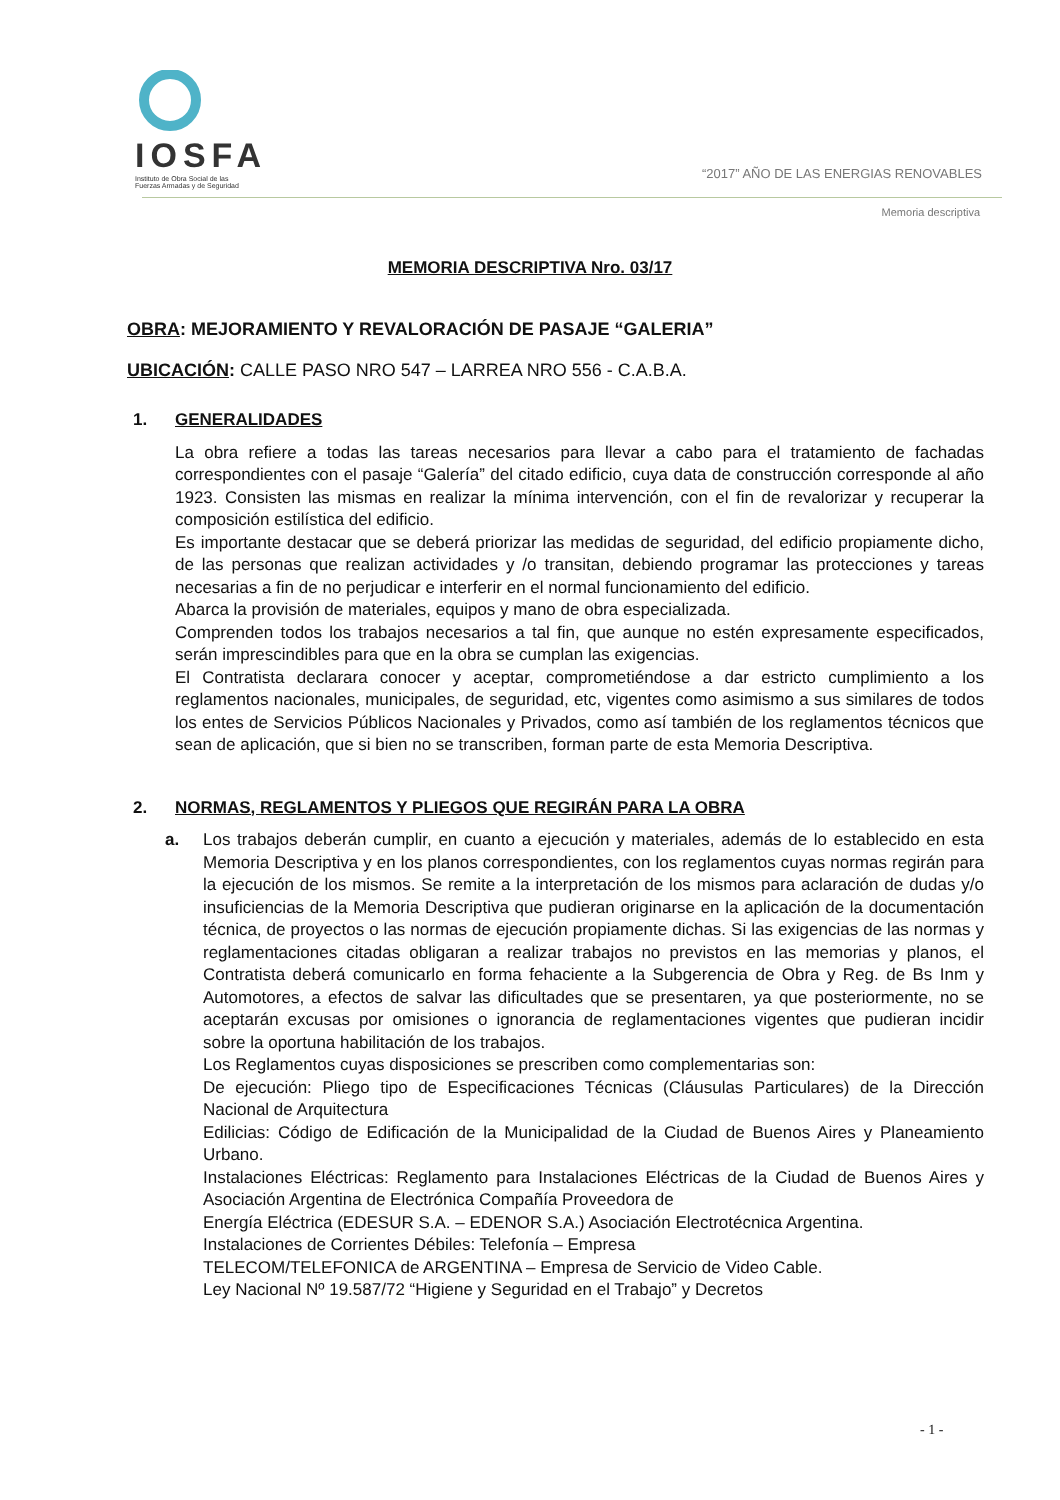IOSFA
Instituto de Obra Social de las
Fuerzas Armadas y de Seguridad
“2017” AÑO DE LAS ENERGIAS RENOVABLES
Memoria descriptiva
MEMORIA DESCRIPTIVA Nro. 03/17
OBRA: MEJORAMIENTO Y REVALORACIÓN DE PASAJE “GALERIA”
UBICACIÓN: CALLE PASO NRO 547 – LARREA NRO 556 - C.A.B.A.
1. GENERALIDADES
La obra refiere a todas las tareas necesarios para llevar a cabo para el tratamiento de fachadas correspondientes con el pasaje “Galería” del citado edificio, cuya data de construcción corresponde al año 1923. Consisten las mismas en realizar la mínima intervención, con el fin de revalorizar y recuperar la composición estilística del edificio.
Es importante destacar que se deberá priorizar las medidas de seguridad, del edificio propiamente dicho, de las personas que realizan actividades y /o transitan, debiendo programar las protecciones y tareas necesarias a fin de no perjudicar e interferir en el normal funcionamiento del edificio.
Abarca la provisión de materiales, equipos y mano de obra especializada.
Comprenden todos los trabajos necesarios a tal fin, que aunque no estén expresamente especificados, serán imprescindibles para que en la obra se cumplan las exigencias.
El Contratista declarara conocer y aceptar, comprometiéndose a dar estricto cumplimiento a los reglamentos nacionales, municipales, de seguridad, etc, vigentes como asimismo a sus similares de todos los entes de Servicios Públicos Nacionales y Privados, como así también de los reglamentos técnicos que sean de aplicación, que si bien no se transcriben, forman parte de esta Memoria Descriptiva.
2. NORMAS, REGLAMENTOS Y PLIEGOS QUE REGIRÁN PARA LA OBRA
a. Los trabajos deberán cumplir, en cuanto a ejecución y materiales, además de lo establecido en esta Memoria Descriptiva y en los planos correspondientes, con los reglamentos cuyas normas regirán para la ejecución de los mismos. Se remite a la interpretación de los mismos para aclaración de dudas y/o insuficiencias de la Memoria Descriptiva que pudieran originarse en la aplicación de la documentación técnica, de proyectos o las normas de ejecución propiamente dichas. Si las exigencias de las normas y reglamentaciones citadas obligaran a realizar trabajos no previstos en las memorias y planos, el Contratista deberá comunicarlo en forma fehaciente a la Subgerencia de Obra y Reg. de Bs Inm y Automotores, a efectos de salvar las dificultades que se presentaren, ya que posteriormente, no se aceptarán excusas por omisiones o ignorancia de reglamentaciones vigentes que pudieran incidir sobre la oportuna habilitación de los trabajos.
Los Reglamentos cuyas disposiciones se prescriben como complementarias son:
De ejecución: Pliego tipo de Especificaciones Técnicas (Cláusulas Particulares) de la Dirección Nacional de Arquitectura
Edilicias: Código de Edificación de la Municipalidad de la Ciudad de Buenos Aires y Planeamiento Urbano.
Instalaciones Eléctricas: Reglamento para Instalaciones Eléctricas de la Ciudad de Buenos Aires y Asociación Argentina de Electrónica Compañía Proveedora de
Energía Eléctrica (EDESUR S.A. – EDENOR S.A.) Asociación Electrotécnica Argentina.
Instalaciones de Corrientes Débiles: Telefonía – Empresa
TELECOM/TELEFONICA de ARGENTINA – Empresa de Servicio de Video Cable.
Ley Nacional Nº 19.587/72 “Higiene y Seguridad en el Trabajo” y Decretos
- 1 -